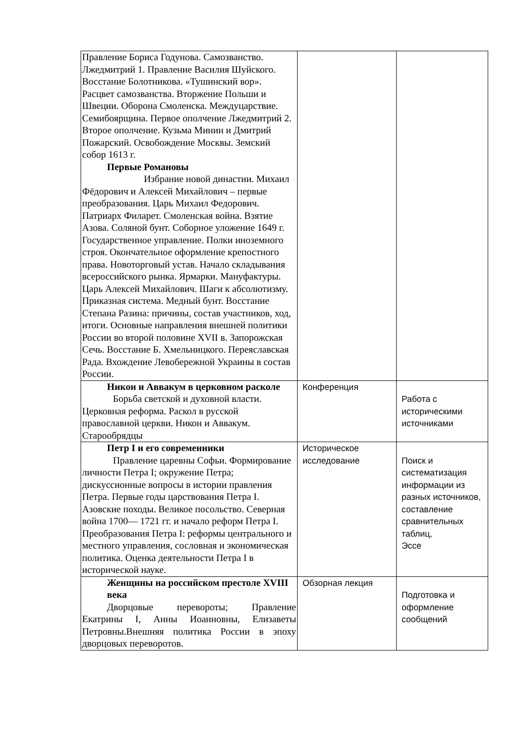| Правление Бориса Годунова. Самозванство. Лжедмитрий 1. Правление Василия Шуйского. Восстание Болотникова. «Тушинский вор». Расцвет самозванства. Вторжение Польши и Швеции. Оборона Смоленска. Междуцарствие. Семибоярщина. Первое ополчение Лжедмитрий 2. Второе ополчение. Кузьма Минин и Дмитрий Пожарский. Освобождение Москвы. Земский собор 1613 г. Первые Романовы Избрание новой династии. Михаил Фёдорович и Алексей Михайлович – первые преобразования. Царь Михаил Федорович. Патриарх Филарет. Смоленская война. Взятие Азова. Соляной бунт. Соборное уложение 1649 г. Государственное управление. Полки иноземного строя. Окончательное оформление крепостного права. Новоторговый устав. Начало складывания всероссийского рынка. Ярмарки. Мануфактуры. Царь Алексей Михайлович. Шаги к абсолютизму. Приказная система. Медный бунт. Восстание Степана Разина: причины, состав участников, ход, итоги. Основные направления внешней политики России во второй половине XVII в. Запорожская Сечь. Восстание Б. Хмельницкого. Переяславская Рада. Вхождение Левобережной Украины в состав России. | | |
| Никон и Аввакум в церковном расколе Борьба светской и духовной власти. Церковная реформа. Раскол в русской православной церкви. Никон и Аввакум. Старообрядцы | Конференция | Работа с историческими источниками |
| Петр I и его современники Правление царевны Софьи. Формирование личности Петра I; окружение Петра; дискуссионные вопросы в истории правления Петра. Первые годы царствования Петра I. Азовские походы. Великое посольство. Северная война 1700— 1721 гг. и начало реформ Петра I. Преобразования Петра I: реформы центрального и местного управления, сословная и экономическая политика. Оценка деятельности Петра I в исторической науке. | Историческое исследование | Поиск и систематизация информации из разных источников, составление сравнительных таблиц, Эссе |
| Женщины на российском престоле XVIII века Дворцовые перевороты; Правление Екатрины I, Анны Иоанновны, Елизаветы Петровны.Внешняя политика России в эпоху дворцовых переворотов. | Обзорная лекция | Подготовка и оформление сообщений |